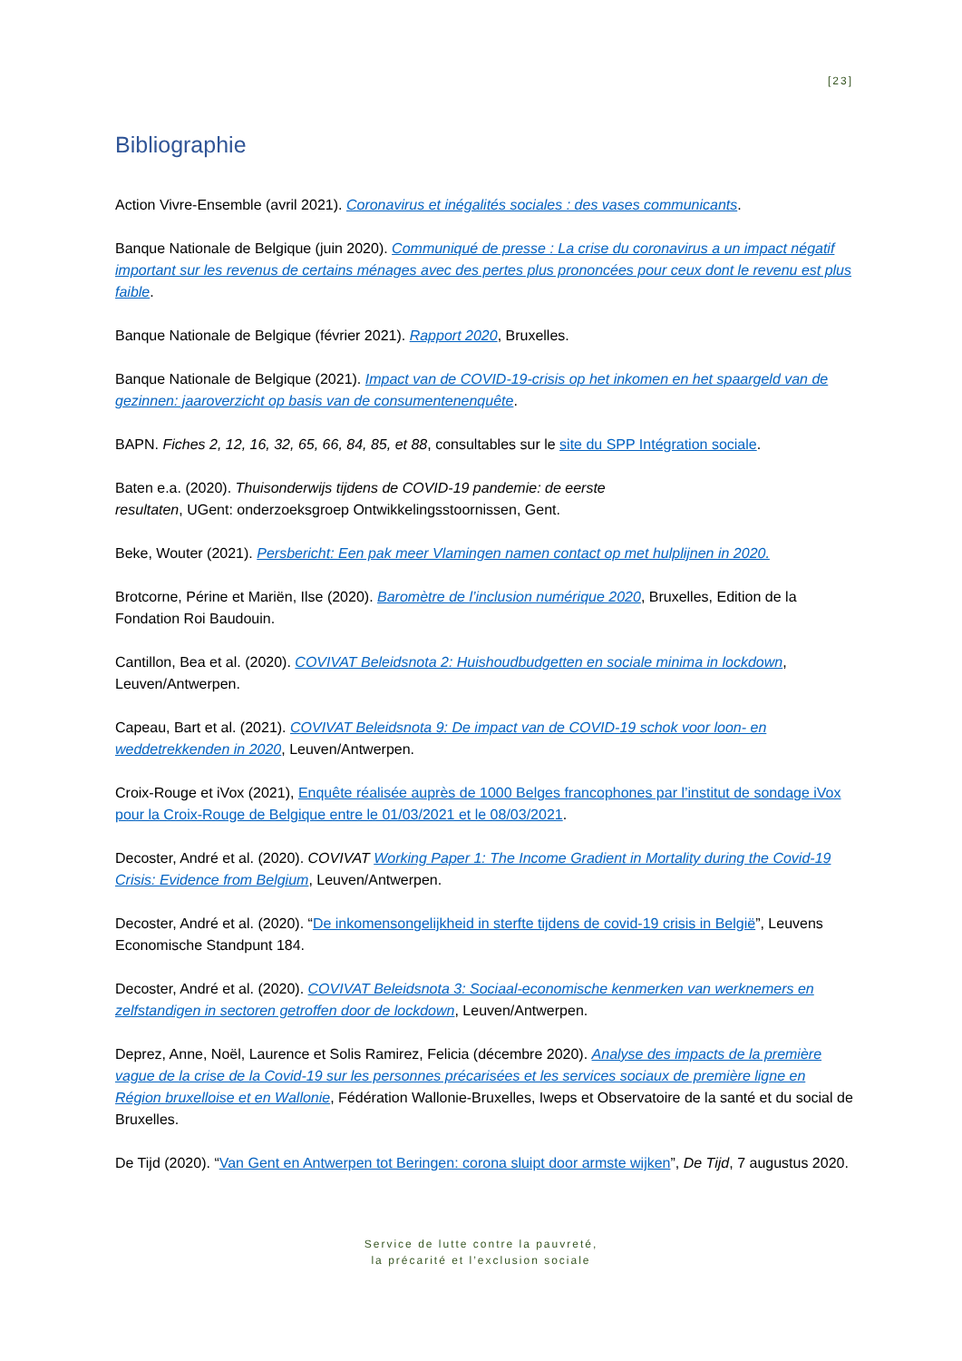[23]
Bibliographie
Action Vivre-Ensemble (avril 2021). Coronavirus et inégalités sociales : des vases communicants.
Banque Nationale de Belgique (juin 2020). Communiqué de presse : La crise du coronavirus a un impact négatif important sur les revenus de certains ménages avec des pertes plus prononcées pour ceux dont le revenu est plus faible.
Banque Nationale de Belgique (février 2021). Rapport 2020, Bruxelles.
Banque Nationale de Belgique (2021). Impact van de COVID-19-crisis op het inkomen en het spaargeld van de gezinnen: jaaroverzicht op basis van de consumentenenquête.
BAPN. Fiches 2, 12, 16, 32, 65, 66, 84, 85, et 88, consultables sur le site du SPP Intégration sociale.
Baten e.a. (2020). Thuisonderwijs tijdens de COVID-19 pandemie: de eerste
resultaten, UGent: onderzoeksgroep Ontwikkelingsstoornissen, Gent.
Beke, Wouter (2021). Persbericht: Een pak meer Vlamingen namen contact op met hulplijnen in 2020.
Brotcorne, Périne et Mariën, Ilse (2020). Baromètre de l’inclusion numérique 2020, Bruxelles, Edition de la Fondation Roi Baudouin.
Cantillon, Bea et al. (2020). COVIVAT Beleidsnota 2: Huishoudbudgetten en sociale minima in lockdown, Leuven/Antwerpen.
Capeau, Bart et al. (2021). COVIVAT Beleidsnota 9: De impact van de COVID-19 schok voor loon- en weddetrekkenden in 2020, Leuven/Antwerpen.
Croix-Rouge et iVox (2021), Enquête réalisée auprès de 1000 Belges francophones par l’institut de sondage iVox pour la Croix-Rouge de Belgique entre le 01/03/2021 et le 08/03/2021.
Decoster, André et al. (2020). COVIVAT Working Paper 1: The Income Gradient in Mortality during the Covid-19 Crisis: Evidence from Belgium, Leuven/Antwerpen.
Decoster, André et al. (2020). “De inkomensongelijkheid in sterfte tijdens de covid-19 crisis in België”, Leuvens Economische Standpunt 184.
Decoster, André et al. (2020). COVIVAT Beleidsnota 3: Sociaal-economische kenmerken van werknemers en zelfstandigen in sectoren getroffen door de lockdown, Leuven/Antwerpen.
Deprez, Anne, Noël, Laurence et Solis Ramirez, Felicia (décembre 2020). Analyse des impacts de la première vague de la crise de la Covid-19 sur les personnes précarisées et les services sociaux de première ligne en Région bruxelloise et en Wallonie, Fédération Wallonie-Bruxelles, Iweps et Observatoire de la santé et du social de Bruxelles.
De Tijd (2020). “Van Gent en Antwerpen tot Beringen: corona sluipt door armste wijken”, De Tijd, 7 augustus 2020.
Service de lutte contre la pauvreté,
la précarité et l’exclusion sociale